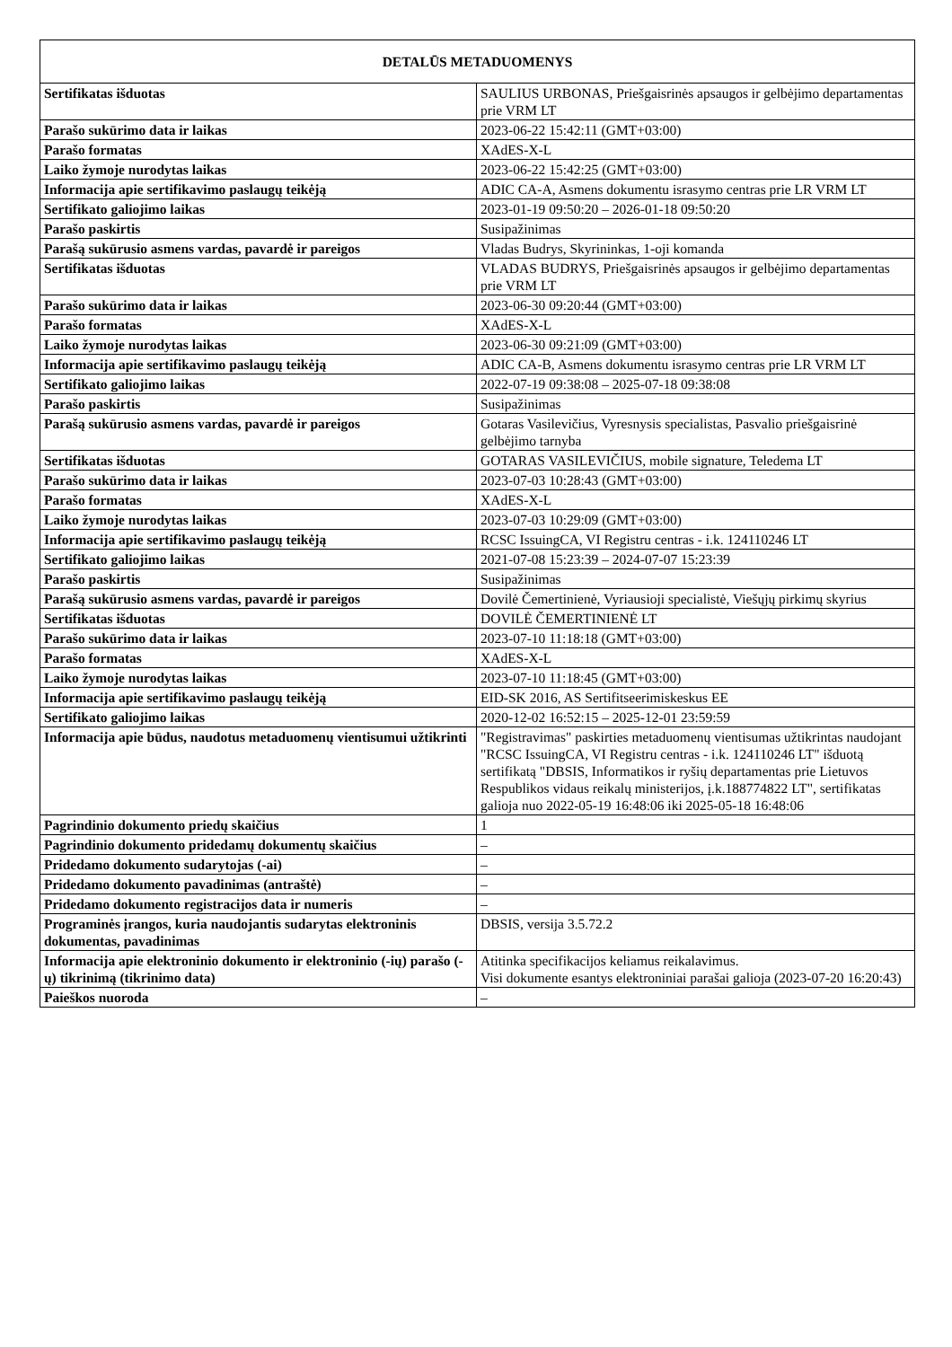| DETALŪS METADUOMENYS | |
| --- | --- |
| Sertifikatas išduotas | SAULIUS URBONAS, Priešgaisrinės apsaugos ir gelbėjimo departamentas prie VRM LT |
| Parašo sukūrimo data ir laikas | 2023-06-22 15:42:11 (GMT+03:00) |
| Parašo formatas | XAdES-X-L |
| Laiko žymoje nurodytas laikas | 2023-06-22 15:42:25 (GMT+03:00) |
| Informacija apie sertifikavimo paslaugų teikėją | ADIC CA-A, Asmens dokumentu israsymo centras prie LR VRM LT |
| Sertifikato galiojimo laikas | 2023-01-19 09:50:20 – 2026-01-18 09:50:20 |
| Parašo paskirtis | Susipažinimas |
| Parašą sukūrusio asmens vardas, pavardė ir pareigos | Vladas Budrys, Skyrininkas, 1-oji komanda |
| Sertifikatas išduotas | VLADAS BUDRYS, Priešgaisrinės apsaugos ir gelbėjimo departamentas prie VRM LT |
| Parašo sukūrimo data ir laikas | 2023-06-30 09:20:44 (GMT+03:00) |
| Parašo formatas | XAdES-X-L |
| Laiko žymoje nurodytas laikas | 2023-06-30 09:21:09 (GMT+03:00) |
| Informacija apie sertifikavimo paslaugų teikėją | ADIC CA-B, Asmens dokumentu israsymo centras prie LR VRM LT |
| Sertifikato galiojimo laikas | 2022-07-19 09:38:08 – 2025-07-18 09:38:08 |
| Parašo paskirtis | Susipažinimas |
| Parašą sukūrusio asmens vardas, pavardė ir pareigos | Gotaras Vasilevičius, Vyresnysis specialistas, Pasvalio priešgaisrinė gelbėjimo tarnyba |
| Sertifikatas išduotas | GOTARAS VASILEVIČIUS, mobile signature, Teledema LT |
| Parašo sukūrimo data ir laikas | 2023-07-03 10:28:43 (GMT+03:00) |
| Parašo formatas | XAdES-X-L |
| Laiko žymoje nurodytas laikas | 2023-07-03 10:29:09 (GMT+03:00) |
| Informacija apie sertifikavimo paslaugų teikėją | RCSC IssuingCA, VI Registru centras - i.k. 124110246 LT |
| Sertifikato galiojimo laikas | 2021-07-08 15:23:39 – 2024-07-07 15:23:39 |
| Parašo paskirtis | Susipažinimas |
| Parašą sukūrusio asmens vardas, pavardė ir pareigos | Dovilė Čemertinienė, Vyriausioji specialistė, Viešųjų pirkimų skyrius |
| Sertifikatas išduotas | DOVILĖ ČEMERTINIENĖ LT |
| Parašo sukūrimo data ir laikas | 2023-07-10 11:18:18 (GMT+03:00) |
| Parašo formatas | XAdES-X-L |
| Laiko žymoje nurodytas laikas | 2023-07-10 11:18:45 (GMT+03:00) |
| Informacija apie sertifikavimo paslaugų teikėją | EID-SK 2016, AS Sertifitseerimiskeskus EE |
| Sertifikato galiojimo laikas | 2020-12-02 16:52:15 – 2025-12-01 23:59:59 |
| Informacija apie būdus, naudotus metaduomenų vientisumui užtikrinti | "Registravimas" paskirties metaduomenų vientisumas užtikrintas naudojant "RCSC IssuingCA, VI Registru centras - i.k. 124110246 LT" išduotą sertifikatą "DBSIS, Informatikos ir ryšių departamentas prie Lietuvos Respublikos vidaus reikalų ministerijos, į.k.188774822 LT", sertifikatas galioja nuo 2022-05-19 16:48:06 iki 2025-05-18 16:48:06 |
| Pagrindinio dokumento priedų skaičius | 1 |
| Pagrindinio dokumento pridedamų dokumentų skaičius | – |
| Pridedamo dokumento sudarytojas (-ai) | – |
| Pridedamo dokumento pavadinimas (antraštė) | – |
| Pridedamo dokumento registracijos data ir numeris | – |
| Programinės įrangos, kuria naudojantis sudarytas elektroninis dokumentas, pavadinimas | DBSIS, versija 3.5.72.2 |
| Informacija apie elektroninio dokumento ir elektroninio (-ių) parašo (-ų) tikrinimą (tikrinimo data) | Atitinka specifikacijos keliamus reikalavimus. Visi dokumente esantys elektroniniai parašai galioja (2023-07-20 16:20:43) |
| Paieškos nuoroda | – |